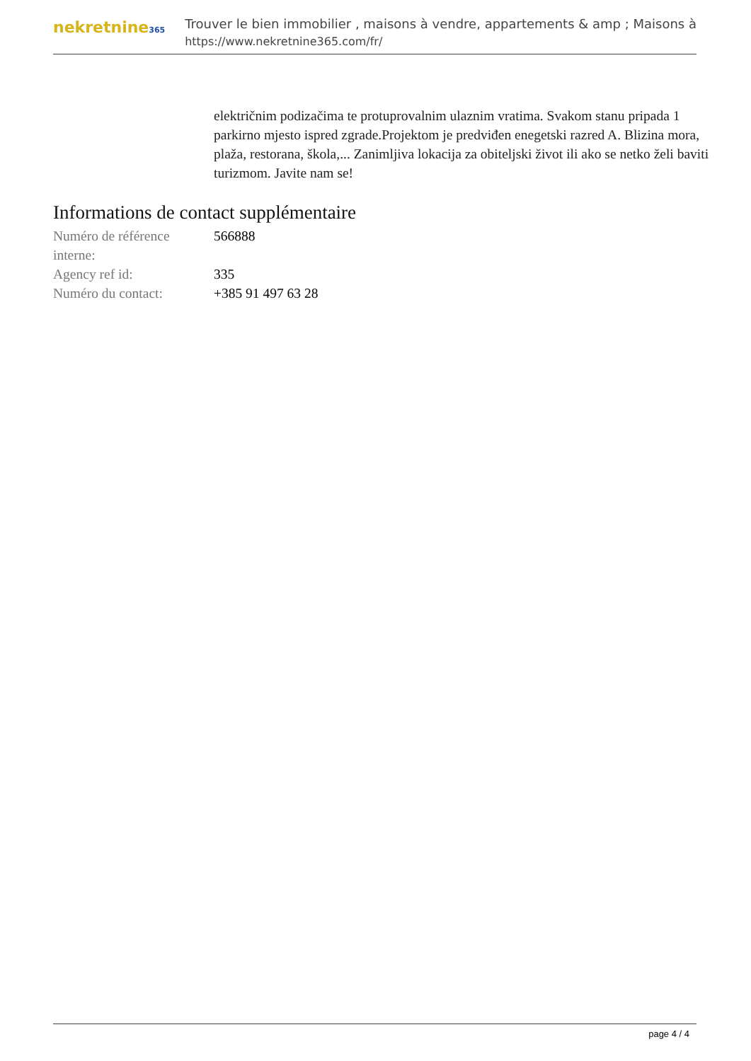nekretnine365
Trouver le bien immobilier , maisons à vendre, appartements & amp ; Maisons à
https://www.nekretnine365.com/fr/
električnim podizačima te protuprovalnim ulaznim vratima. Svakom stanu pripada 1 parkirno mjesto ispred zgrade.Projektom je predviđen enegetski razred A. Blizina mora, plaža, restorana, škola,... Zanimljiva lokacija za obiteljski život ili ako se netko želi baviti turizmom. Javite nam se!
Informations de contact supplémentaire
| Numéro de référence interne: | 566888 |
| Agency ref id: | 335 |
| Numéro du contact: | +385 91 497 63 28 |
page 4 / 4